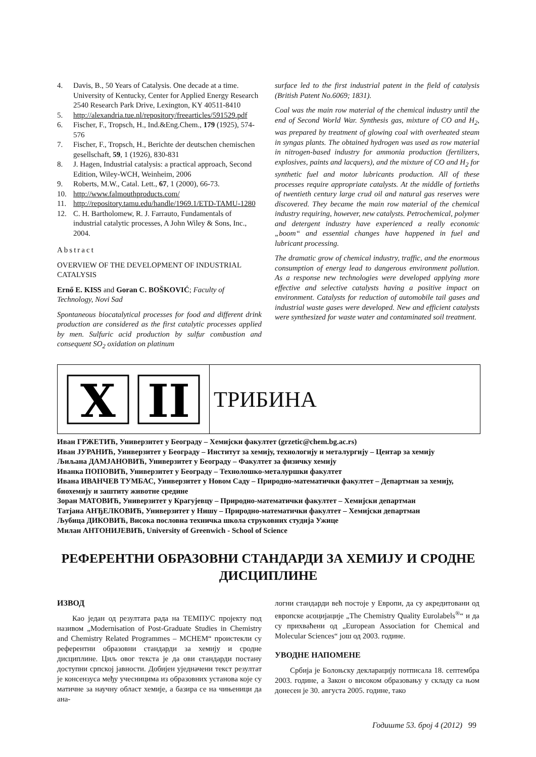4. Davis, B., 50 Years of Catalysis. One decade at a time. University of Kentucky, Center for Applied Energy Research 2540 Research Park Drive, Lexington, KY 40511-8410
5. http://alexandria.tue.nl/repository/freearticles/591529.pdf
6. Fischer, F., Tropsch, H., Ind.&Eng.Chem., 179 (1925), 574-576
7. Fischer, F., Tropsch, H., Berichte der deutschen chemischen gesellschaft, 59, 1 (1926), 830-831
8. J. Hagen, Industrial catalysis: a practical approach, Second Edition, Wiley-WCH, Weinheim, 2006
9. Roberts, M.W., Catal. Lett., 67, 1 (2000), 66-73.
10. http://www.falmouthproducts.com/
11. http://repository.tamu.edu/handle/1969.1/ETD-TAMU-1280
12. C. H. Bartholomew, R. J. Farrauto, Fundamentals of industrial catalytic processes, A John Wiley & Sons, Inc., 2004.
Abstract
OVERVIEW OF THE DEVELOPMENT OF INDUSTRIAL CATALYSIS
Ernő E. KISS and Goran C. BOŠKOVIĆ; Faculty of Technology, Novi Sad
Spontaneous biocatalytical processes for food and different drink production are considered as the first catalytic processes applied by men. Sulfuric acid production by sulfur combustion and consequent SO<sub>2</sub> oxidation on platinum
surface led to the first industrial patent in the field of catalysis (British Patent No.6069; 1831).
Coal was the main row material of the chemical industry until the end of Second World War. Synthesis gas, mixture of CO and H<sub>2</sub>, was prepared by treatment of glowing coal with overheated steam in syngas plants. The obtained hydrogen was used as row material in nitrogen-based industry for ammonia production (fertilizers, explosives, paints and lacquers), and the mixture of CO and H<sub>2</sub> for synthetic fuel and motor lubricants production. All of these processes require appropriate catalysts. At the middle of fortieths of twentieth century large crud oil and natural gas reserves were discovered. They became the main row material of the chemical industry requiring, however, new catalysts. Petrochemical, polymer and detergent industry have experienced a really economic „boom“ and essential changes have happened in fuel and lubricant processing.
The dramatic grow of chemical industry, traffic, and the enormous consumption of energy lead to dangerous environment pollution. As a response new technologies were developed applying more effective and selective catalysts having a positive impact on environment. Catalysts for reduction of automobile tail gases and industrial waste gases were developed. New and efficient catalysts were synthesized for waste water and contaminated soil treatment.
X
II
ТРИБИНА
Иван ГРЖЕТИЋ, Универзитет у Београду – Хемијски факултет (grzetic@chem.bg.ac.rs)
Иван ЈУРАНИЋ, Универзитет у Београду – Институт за хемију, технологију и металургију – Центар за хемију
Љиљана ДАМЈАНОВИЋ, Универзитет у Београду – Факултет за физичку хемију
Иванка ПОПОВИЋ, Универзитет у Београду – Технолошко-металуршки факултет
Ивана ИВАНЧЕВ ТУМБАС, Универзитет у Новом Саду – Природно-математички факултет – Департман за хемију, биохемију и заштиту животне средине
Зоран МАТОВИЋ, Универзитет у Крагујевцу – Природно-математички факултет – Хемијски департман
Татјана АНЂЕЛКОВИЋ, Универзитет у Нишу – Природно-математички факултет – Хемијски департман
Љубица ДИКОВИЋ, Висока пословна техничка школа струковних студија Ужице
Милан АНТОНИЈЕВИЋ, University of Greenwich - School of Science
РЕФЕРЕНТНИ ОБРАЗОВНИ СТАНДАРДИ ЗА ХЕМИЈУ И СРОДНЕ ДИСЦИПЛИНЕ
ИЗВОД
Као један од резултата рада на ТЕМПУС пројекту под називом „Modernisation of Post-Graduate Studies in Chemistry and Chemistry Related Programmes – MCHEM“ проистекли су референтни образовни стандарди за хемију и сродне дисциплине. Циљ овог текста је да ови стандарди постану доступни српској јавности. Добијен уједначени текст резултат је консензуса међу учесницима из образовних установа које су матичне за научну област хемије, а базира се на чињеници да ана-
логни стандарди већ постоје у Европи, да су акредитовани од европске асоцијације „The Chemistry Quality Eurolabels<sup>®</sup>“ и да су прихваћени од „European Association for Chemical and Molecular Sciences“ још од 2003. године.
УВОДНЕ НАПОМЕНЕ
Србија је Болоњску декларацију потписала 18. септембра 2003. године, а Закон о високом образовању у складу са њом донесен је 30. августа 2005. године, тако
Годиште 53. број 4 (2012) 99